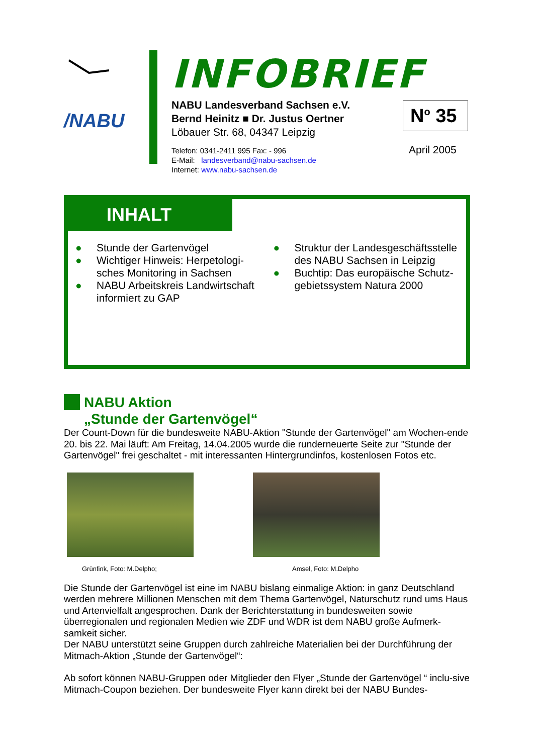/NABU
INFOBRIEF
NABU Landesverband Sachsen e.V.
Bernd Heinitz ■ Dr. Justus Oertner
Löbauer Str. 68, 04347 Leipzig
Telefon: 0341-2411 995 Fax: - 996
E-Mail: landesverband@nabu-sachsen.de
Internet: www.nabu-sachsen.de
N<sup>o</sup> 35
April 2005
INHALT
● Stunde der Gartenvögel
● Wichtiger Hinweis: Herpetologi-sches Monitoring in Sachsen
● NABU Arbeitskreis Landwirtschaft informiert zu GAP
● Struktur der Landesgeschäftsstelle des NABU Sachsen in Leipzig
● Buchtip: Das europäische Schutz-gebietssystem Natura 2000
NABU Aktion
„Stunde der Gartenvögel“
Der Count-Down für die bundesweite NABU-Aktion "Stunde der Gartenvögel" am Wochen-ende 20. bis 22. Mai läuft: Am Freitag, 14.04.2005 wurde die runderneuerte Seite zur "Stunde der Gartenvögel" frei geschaltet - mit interessanten Hintergrundinfos, kostenlosen Fotos etc.
Grünfink, Foto: M.Delpho; Amsel, Foto: M.Delpho
Die Stunde der Gartenvögel ist eine im NABU bislang einmalige Aktion: in ganz Deutschland werden mehrere Millionen Menschen mit dem Thema Gartenvögel, Naturschutz rund ums Haus und Artenvielfalt angesprochen. Dank der Berichterstattung in bundesweiten sowie überregionalen und regionalen Medien wie ZDF und WDR ist dem NABU große Aufmerk-samkeit sicher.
Der NABU unterstützt seine Gruppen durch zahlreiche Materialien bei der Durchführung der Mitmach-Aktion „Stunde der Gartenvögel“:
Ab sofort können NABU-Gruppen oder Mitglieder den Flyer „Stunde der Gartenvögel “ inclu-sive Mitmach-Coupon beziehen. Der bundesweite Flyer kann direkt bei der NABU Bundes-